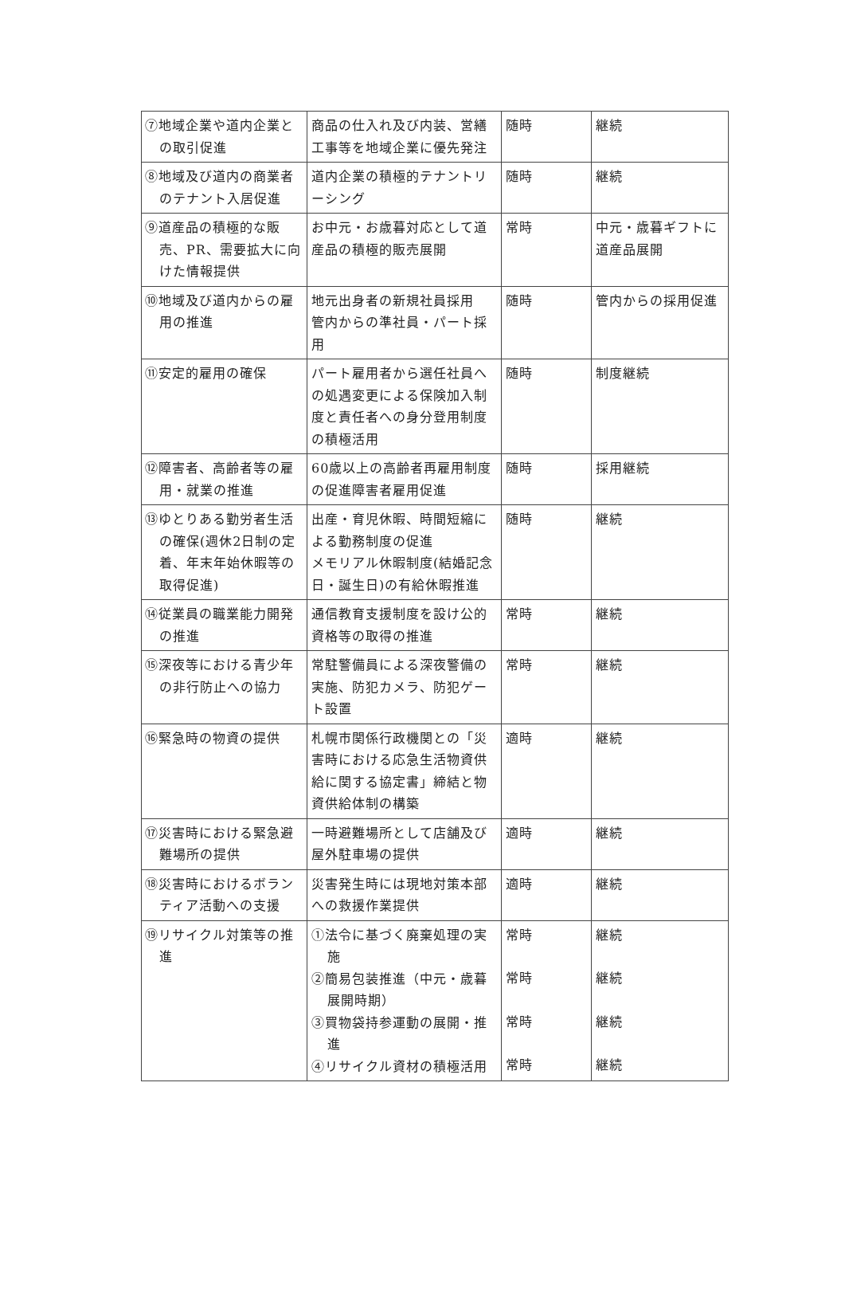| ⑦地域企業や道内企業との取引促進 | 商品の仕入れ及び内装、営繕工事等を地域企業に優先発注 | 随時 | 継続 |
| ⑧地域及び道内の商業者のテナント入居促進 | 道内企業の積極的テナントリーシング | 随時 | 継続 |
| ⑨道産品の積極的な販売、PR、需要拡大に向けた情報提供 | お中元・お歳暮対応として道産品の積極的販売展開 | 常時 | 中元・歳暮ギフトに道産品展開 |
| ⑩地域及び道内からの雇用の推進 | 地元出身者の新規社員採用 管内からの準社員・パート採用 | 随時 | 管内からの採用促進 |
| ⑪安定的雇用の確保 | パート雇用者から選任社員への処遇変更による保険加入制度と責任者への身分登用制度の積極活用 | 随時 | 制度継続 |
| ⑫障害者、高齢者等の雇用・就業の推進 | 60歳以上の高齢者再雇用制度の促進障害者雇用促進 | 随時 | 採用継続 |
| ⑬ゆとりある勤労者生活の確保(週休2日制の定着、年末年始休暇等の取得促進) | 出産・育児休暇、時間短縮による勤務制度の促進 メモリアル休暇制度(結婚記念日・誕生日)の有給休暇推進 | 随時 | 継続 |
| ⑭従業員の職業能力開発の推進 | 通信教育支援制度を設け公的資格等の取得の推進 | 常時 | 継続 |
| ⑮深夜等における青少年の非行防止への協力 | 常駐警備員による深夜警備の実施、防犯カメラ、防犯ゲート設置 | 常時 | 継続 |
| ⑯緊急時の物資の提供 | 札幌市関係行政機関との「災害時における応急生活物資供給に関する協定書」締結と物資供給体制の構築 | 適時 | 継続 |
| ⑰災害時における緊急避難場所の提供 | 一時避難場所として店舗及び屋外駐車場の提供 | 適時 | 継続 |
| ⑱災害時におけるボランティア活動への支援 | 災害発生時には現地対策本部への救援作業提供 | 適時 | 継続 |
| ⑲リサイクル対策等の推進 | ①法令に基づく廃棄処理の実施 ②簡易包装推進（中元・歳暮展開時期） ③買物袋持参運動の展開・推進 ④リサイクル資材の積極活用 | 常時 常時 常時 常時 | 継続 継続 継続 継続 |